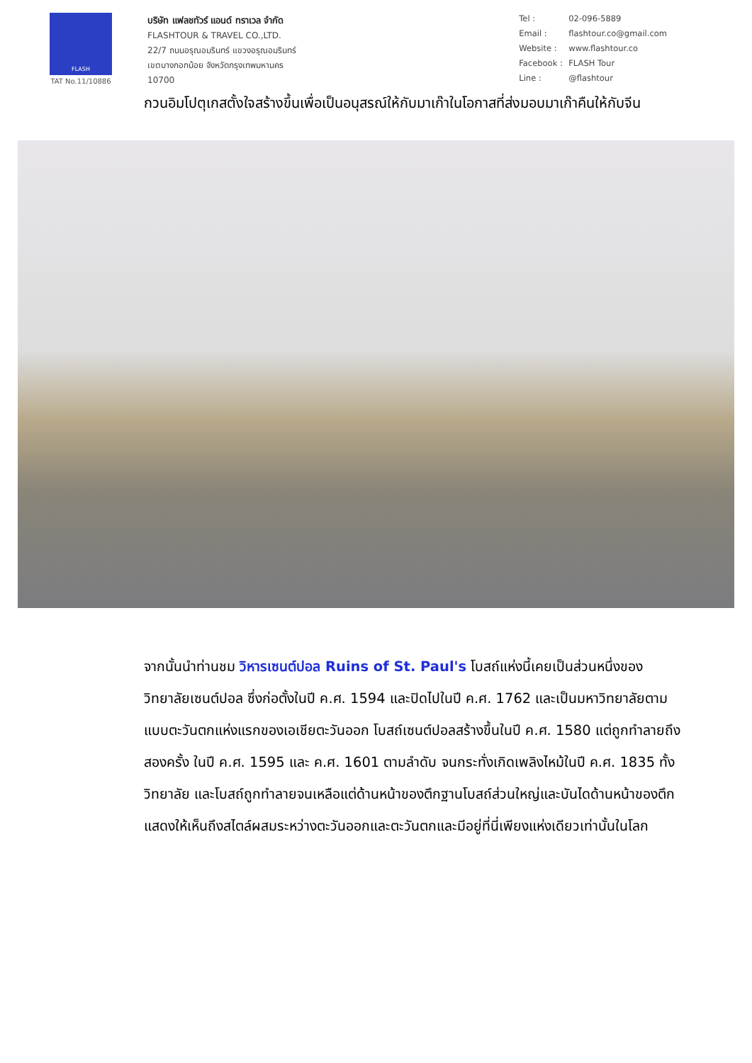FLASH
TAT No.11/10886
บริษัท แฟลชทัวร์ แอนด์ ทราเวล จำกัด
FLASHTOUR & TRAVEL CO.,LTD.
22/7 ถนนอรุณอมรินทร์ แขวงอรุณอมรินทร์
เขตบางกอกน้อย จังหวัดกรุงเทพมหานคร
10700
Tel : 02-096-5889 Email : flashtour.co@gmail.com Website : www.flashtour.co Facebook : FLASH Tour Line : @flashtour
กวนอิมโปตุเกสตั้งใจสร้างขึ้นเพื่อเป็นอนุสรณ์ให้กับมาเก๊าในโอกาสที่ส่งมอบมาเก๊าคืนให้กับจีน
จากนั้นนำท่านชม วิหารเซนต์ปอล Ruins of St. Paul's โบสถ์แห่งนี้เคยเป็นส่วนหนึ่งของวิทยาลัยเซนต์ปอล ซึ่งก่อตั้งในปี ค.ศ. 1594 และปิดไปในปี ค.ศ. 1762 และเป็นมหาวิทยาลัยตามแบบตะวันตกแห่งแรกของเอเชียตะวันออก โบสถ์เซนต์ปอลสร้างขึ้นในปี ค.ศ. 1580 แต่ถูกทำลายถึงสองครั้ง ในปี ค.ศ. 1595 และ ค.ศ. 1601 ตามลำดับ จนกระทั่งเกิดเพลิงไหม้ในปี ค.ศ. 1835 ทั้งวิทยาลัย และโบสถ์ถูกทำลายจนเหลือแต่ด้านหน้าของตึกฐานโบสถ์ส่วนใหญ่และบันไดด้านหน้าของตึกแสดงให้เห็นถึงสไตล์ผสมระหว่างตะวันออกและตะวันตกและมีอยู่ที่นี่เพียงแห่งเดียวเท่านั้นในโลก